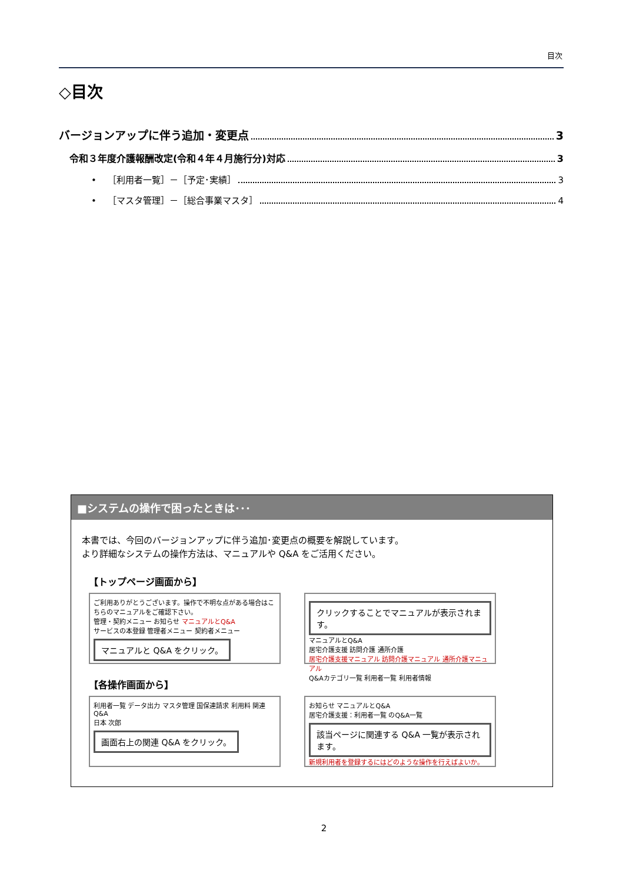目次
◇目次
バージョンアップに伴う追加・変更点 3
令和３年度介護報酬改定(令和４年４月施行分)対応 3
• ［利用者一覧］－［予定･実績］ 3
• ［マスタ管理］－［総合事業マスタ］ 4
■システムの操作で困ったときは･･･
本書では、今回のバージョンアップに伴う追加･変更点の概要を解説しています。
より詳細なシステムの操作方法は、マニュアルや Q&A をご活用ください。
【トップページ画面から】
ご利用ありがとうございます。操作で不明な点がある場合はこちらのマニュアルをご確認下さい。
管理・契約メニュー お知らせ マニュアルとQ&A
サービスの本登録 管理者メニュー 契約者メニュー
マニュアルと Q&A をクリック。
クリックすることでマニュアルが表示されます。
マニュアルとQ&A
居宅介護支援 訪問介護 通所介護
居宅介護支援マニュアル 訪問介護マニュアル 通所介護マニュアル
Q&Aカテゴリ一覧 利用者一覧 利用者情報
【各操作画面から】
利用者一覧 データ出力 マスタ管理 国保連請求 利用料 関連Q&A
日本 次郎
画面右上の関連 Q&A をクリック。
お知らせ マニュアルとQ&A
居宅介護支援：利用者一覧 のQ&A一覧
該当ページに関連する Q&A 一覧が表示されます。
新規利用者を登録するにはどのような操作を行えばよいか。
2